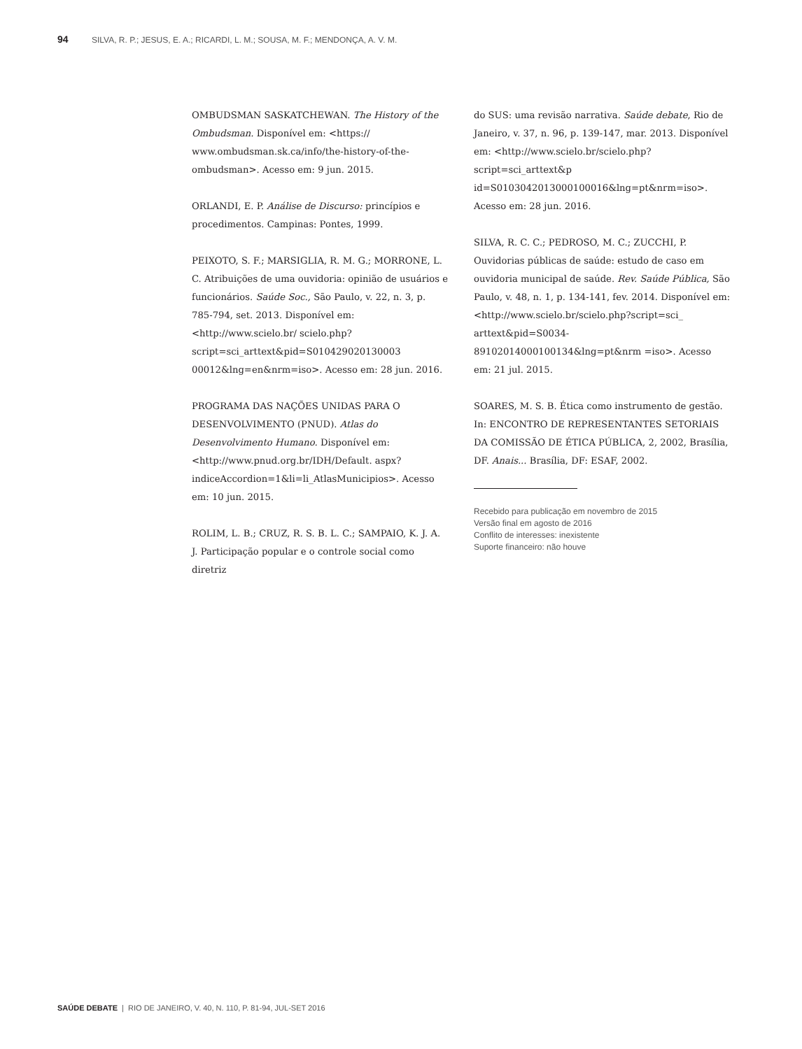94 SILVA, R. P.; JESUS, E. A.; RICARDI, L. M.; SOUSA, M. F.; MENDONÇA, A. V. M.
OMBUDSMAN SASKATCHEWAN. The History of the Ombudsman. Disponível em: <https:// www.ombudsman.sk.ca/info/the-history-of-the-ombudsman>. Acesso em: 9 jun. 2015.
ORLANDI, E. P. Análise de Discurso: princípios e procedimentos. Campinas: Pontes, 1999.
PEIXOTO, S. F.; MARSIGLIA, R. M. G.; MORRONE, L. C. Atribuições de uma ouvidoria: opinião de usuários e funcionários. Saúde Soc., São Paulo, v. 22, n. 3, p. 785-794, set. 2013. Disponível em: <http://www.scielo.br/ scielo.php?script=sci_arttext&pid=S010429020130003 00012&lng=en&nrm=iso>. Acesso em: 28 jun. 2016.
PROGRAMA DAS NAÇÕES UNIDAS PARA O DESENVOLVIMENTO (PNUD). Atlas do Desenvolvimento Humano. Disponível em: <http://www.pnud.org.br/IDH/Default. aspx?indiceAccordion=1&li=li_AtlasMunicipios>. Acesso em: 10 jun. 2015.
ROLIM, L. B.; CRUZ, R. S. B. L. C.; SAMPAIO, K. J. A. J. Participação popular e o controle social como diretriz
do SUS: uma revisão narrativa. Saúde debate, Rio de Janeiro, v. 37, n. 96, p. 139-147, mar. 2013. Disponível em: <http://www.scielo.br/scielo.php?script=sci_arttext&p id=S0103042013000100016&lng=pt&nrm=iso>. Acesso em: 28 jun. 2016.
SILVA, R. C. C.; PEDROSO, M. C.; ZUCCHI, P. Ouvidorias públicas de saúde: estudo de caso em ouvidoria municipal de saúde. Rev. Saúde Pública, São Paulo, v. 48, n. 1, p. 134-141, fev. 2014. Disponível em: <http://www.scielo.br/scielo.php?script=sci_ arttext&pid=S0034-89102014000100134&lng=pt&nrm =iso>. Acesso em: 21 jul. 2015.
SOARES, M. S. B. Ética como instrumento de gestão. In: ENCONTRO DE REPRESENTANTES SETORIAIS DA COMISSÃO DE ÉTICA PÚBLICA, 2, 2002, Brasília, DF. Anais... Brasília, DF: ESAF, 2002.
Recebido para publicação em novembro de 2015
Versão final em agosto de 2016
Conflito de interesses: inexistente
Suporte financeiro: não houve
SAÚDE DEBATE | RIO DE JANEIRO, V. 40, N. 110, P. 81-94, JUL-SET 2016